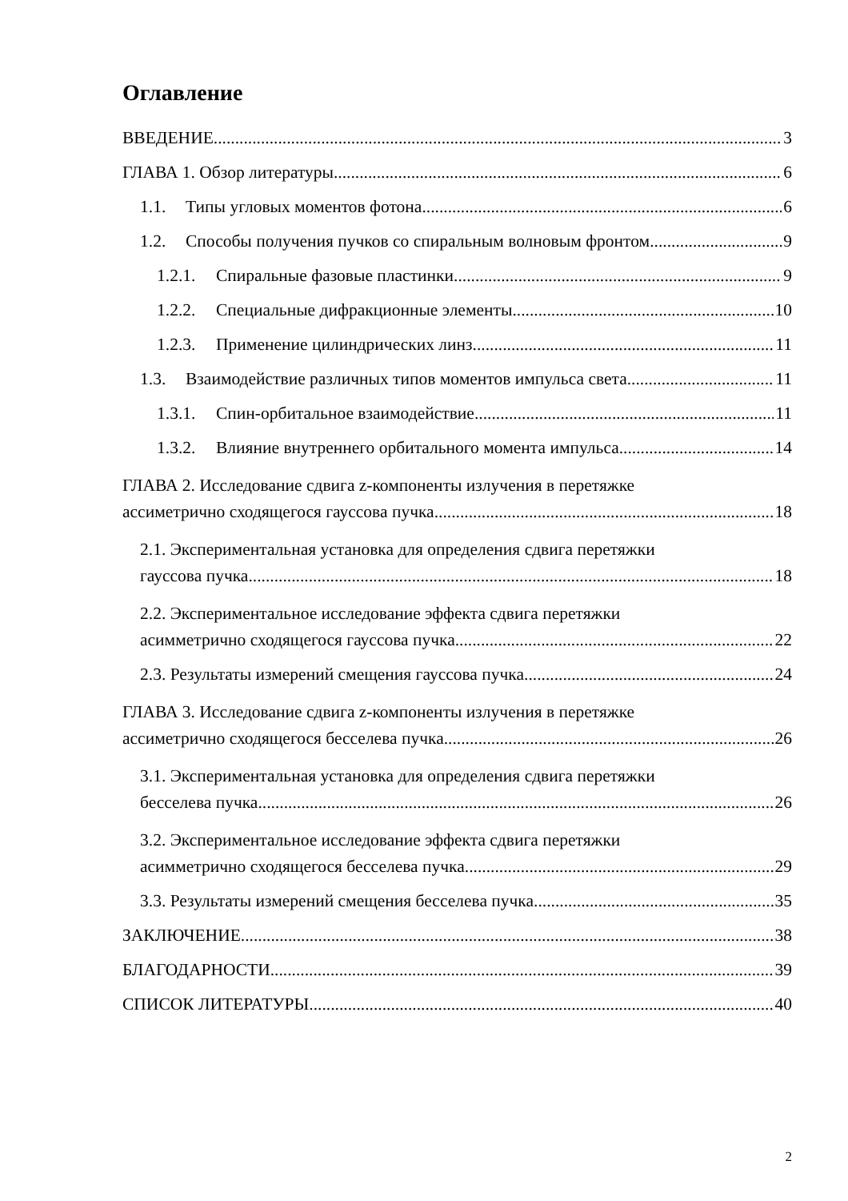Оглавление
ВВЕДЕНИЕ 3
ГЛАВА 1. Обзор литературы 6
1.1. Типы угловых моментов фотона 6
1.2. Способы получения пучков со спиральным волновым фронтом 9
1.2.1. Спиральные фазовые пластинки 9
1.2.2. Специальные дифракционные элементы 10
1.2.3. Применение цилиндрических линз 11
1.3. Взаимодействие различных типов моментов импульса света 11
1.3.1. Спин-орбитальное взаимодействие 11
1.3.2. Влияние внутреннего орбитального момента импульса 14
ГЛАВА 2. Исследование сдвига z-компоненты излучения в перетяжке
ассиметрично сходящегося гауссова пучка 18
2.1. Экспериментальная установка для определения сдвига перетяжки
гауссова пучка 18
2.2. Экспериментальное исследование эффекта сдвига перетяжки
асимметрично сходящегося гауссова пучка 22
2.3. Результаты измерений смещения гауссова пучка 24
ГЛАВА 3. Исследование сдвига z-компоненты излучения в перетяжке
ассиметрично сходящегося бесселева пучка 26
3.1. Экспериментальная установка для определения сдвига перетяжки
бесселева пучка 26
3.2. Экспериментальное исследование эффекта сдвига перетяжки
асимметрично сходящегося бесселева пучка 29
3.3. Результаты измерений смещения бесселева пучка 35
ЗАКЛЮЧЕНИЕ 38
БЛАГОДАРНОСТИ 39
СПИСОК ЛИТЕРАТУРЫ 40
2